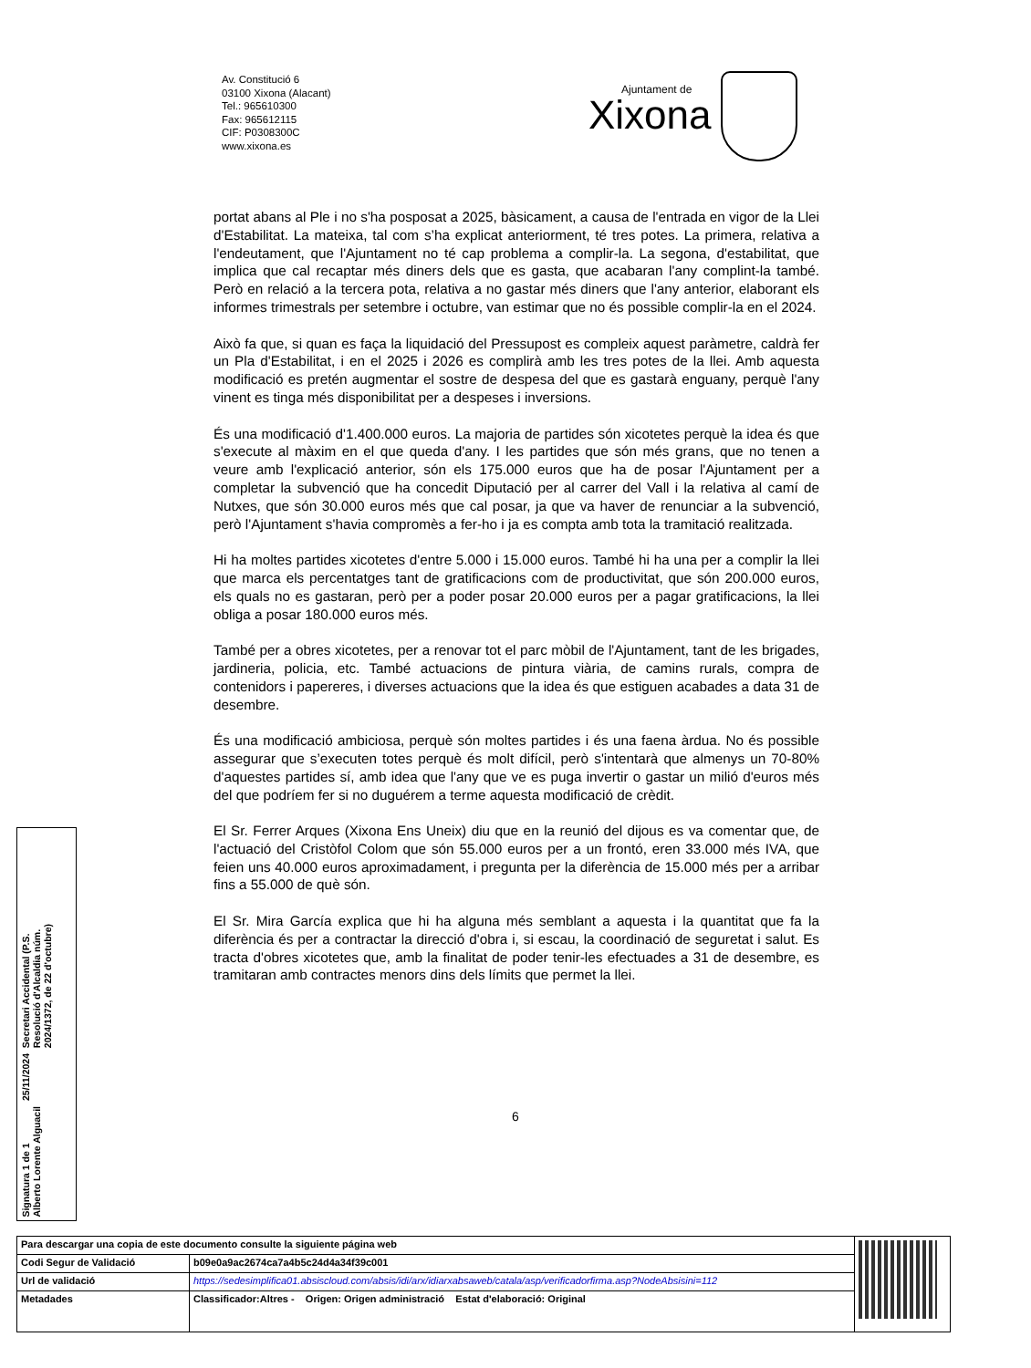Av. Constitució 6
03100 Xixona (Alacant)
Tel.: 965610300
Fax: 965612115
CIF: P0308300C
www.xixona.es
Ajuntament de
Xixona
portat abans al Ple i no s'ha posposat a 2025, bàsicament, a causa de l'entrada en vigor de la Llei d'Estabilitat. La mateixa, tal com s’ha explicat anteriorment, té tres potes. La primera, relativa a l'endeutament, que l'Ajuntament no té cap problema a complir-la. La segona, d'estabilitat, que implica que cal recaptar més diners dels que es gasta, que acabaran l'any complint-la també. Però en relació a la tercera pota, relativa a no gastar més diners que l'any anterior, elaborant els informes trimestrals per setembre i octubre, van estimar que no és possible complir-la en el 2024.
Això fa que, si quan es faça la liquidació del Pressupost es compleix aquest paràmetre, caldrà fer un Pla d'Estabilitat, i en el 2025 i 2026 es complirà amb les tres potes de la llei. Amb aquesta modificació es pretén augmentar el sostre de despesa del que es gastarà enguany, perquè l'any vinent es tinga més disponibilitat per a despeses i inversions.
És una modificació d'1.400.000 euros. La majoria de partides són xicotetes perquè la idea és que s'execute al màxim en el que queda d'any. I les partides que són més grans, que no tenen a veure amb l'explicació anterior, són els 175.000 euros que ha de posar l'Ajuntament per a completar la subvenció que ha concedit Diputació per al carrer del Vall i la relativa al camí de Nutxes, que són 30.000 euros més que cal posar, ja que va haver de renunciar a la subvenció, però l'Ajuntament s'havia compromès a fer-ho i ja es compta amb tota la tramitació realitzada.
Hi ha moltes partides xicotetes d'entre 5.000 i 15.000 euros. També hi ha una per a complir la llei que marca els percentatges tant de gratificacions com de productivitat, que són 200.000 euros, els quals no es gastaran, però per a poder posar 20.000 euros per a pagar gratificacions, la llei obliga a posar 180.000 euros més.
També per a obres xicotetes, per a renovar tot el parc mòbil de l'Ajuntament, tant de les brigades, jardineria, policia, etc. També actuacions de pintura viària, de camins rurals, compra de contenidors i papereres, i diverses actuacions que la idea és que estiguen acabades a data 31 de desembre.
És una modificació ambiciosa, perquè són moltes partides i és una faena àrdua. No és possible assegurar que s’executen totes perquè és molt difícil, però s'intentarà que almenys un 70-80% d'aquestes partides sí, amb idea que l'any que ve es puga invertir o gastar un milió d'euros més del que podríem fer si no duguérem a terme aquesta modificació de crèdit.
El Sr. Ferrer Arques (Xixona Ens Uneix) diu que en la reunió del dijous es va comentar que, de l'actuació del Cristòfol Colom que són 55.000 euros per a un frontó, eren 33.000 més IVA, que feien uns 40.000 euros aproximadament, i pregunta per la diferència de 15.000 més per a arribar fins a 55.000 de què són.
El Sr. Mira García explica que hi ha alguna més semblant a aquesta i la quantitat que fa la diferència és per a contractar la direcció d'obra i, si escau, la coordinació de seguretat i salut. Es tracta d'obres xicotetes que, amb la finalitat de poder tenir-les efectuades a 31 de desembre, es tramitaran amb contractes menors dins dels límits que permet la llei.
6
Signatura 1 de 1
Alberto Lorente Alguacil
25/11/2024
Secretari Accidental (P.S.
Resolució d'Alcaldia núm.
2024/1372, de 22 d'octubre)
| Para descargar una copia de este documento consulte la siguiente página web | | |
| Codi Segur de Validació | b09e0a9ac2674ca7a4b5c24d4a34f39c001 | |
| Url de validació | https://sedesimplifica01.absiscloud.com/absis/idi/arx/idiarxabsaweb/catala/asp/verificadorfirma.asp?NodeAbsisini=112 | |
| Metadades | Classificador:Altres - Origen: Origen administració Estat d'elaboració: Original | |